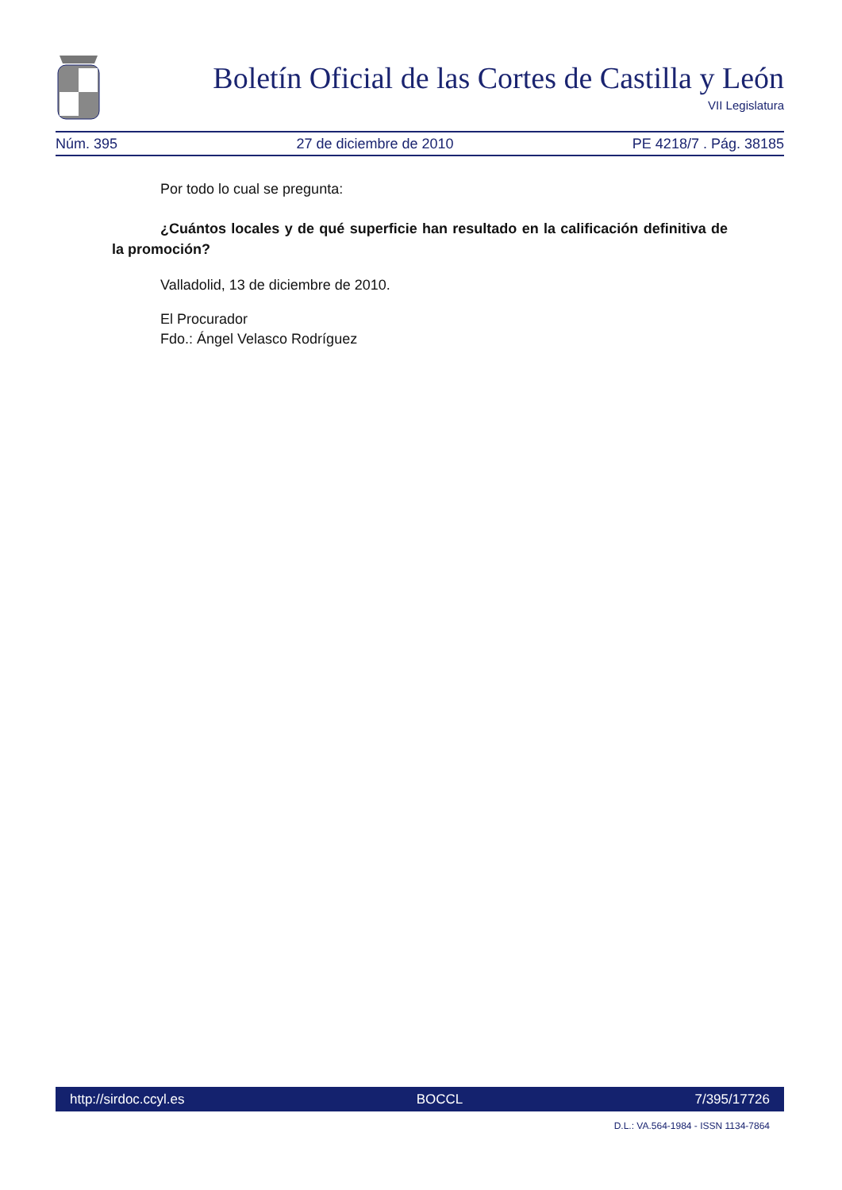Boletín Oficial de las Cortes de Castilla y León
VII Legislatura
Núm. 395 27 de diciembre de 2010 PE 4218/7 . Pág. 38185
Por todo lo cual se pregunta:
¿Cuántos locales y de qué superficie han resultado en la calificación definitiva de la promoción?
Valladolid, 13 de diciembre de 2010.
El Procurador
Fdo.: Ángel Velasco Rodríguez
http://sirdoc.ccyl.es BOCCL 7/395/17726
D.L.: VA.564-1984 - ISSN 1134-7864